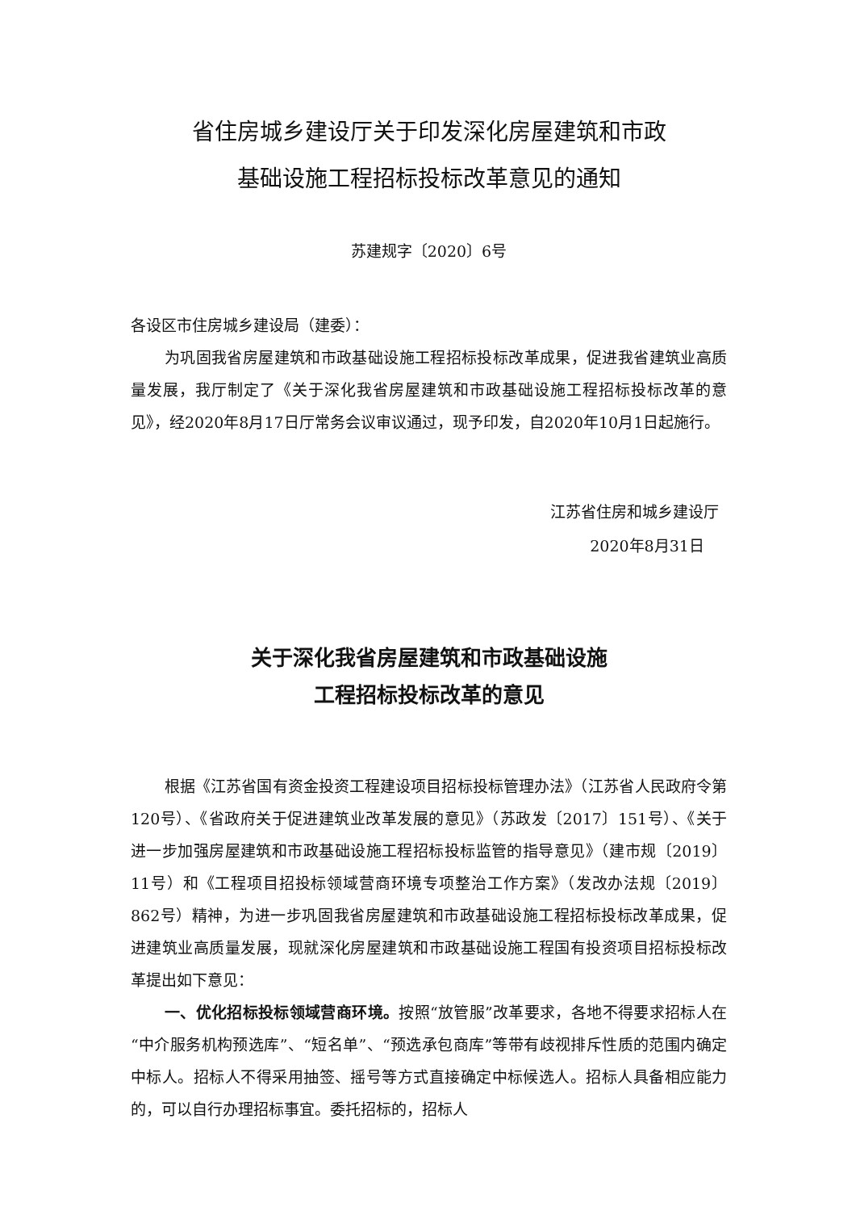省住房城乡建设厅关于印发深化房屋建筑和市政
基础设施工程招标投标改革意见的通知
苏建规字〔2020〕6号
各设区市住房城乡建设局（建委）：
为巩固我省房屋建筑和市政基础设施工程招标投标改革成果，促进我省建筑业高质量发展，我厅制定了《关于深化我省房屋建筑和市政基础设施工程招标投标改革的意见》，经2020年8月17日厅常务会议审议通过，现予印发，自2020年10月1日起施行。
江苏省住房和城乡建设厅
2020年8月31日
关于深化我省房屋建筑和市政基础设施
工程招标投标改革的意见
根据《江苏省国有资金投资工程建设项目招标投标管理办法》（江苏省人民政府令第120号）、《省政府关于促进建筑业改革发展的意见》（苏政发〔2017〕151号）、《关于进一步加强房屋建筑和市政基础设施工程招标投标监管的指导意见》（建市规〔2019〕11号）和《工程项目招投标领域营商环境专项整治工作方案》（发改办法规〔2019〕862号）精神，为进一步巩固我省房屋建筑和市政基础设施工程招标投标改革成果，促进建筑业高质量发展，现就深化房屋建筑和市政基础设施工程国有投资项目招标投标改革提出如下意见：
一、优化招标投标领域营商环境。按照“放管服”改革要求，各地不得要求招标人在“中介服务机构预选库”、“短名单”、“预选承包商库”等带有歧视排斥性质的范围内确定中标人。招标人不得采用抽签、摇号等方式直接确定中标候选人。招标人具备相应能力的，可以自行办理招标事宜。委托招标的，招标人